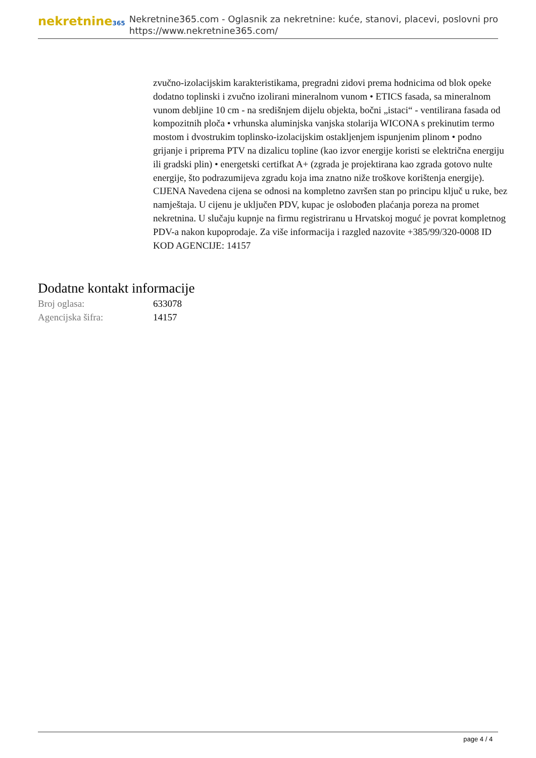nekretnine365
Nekretnine365.com - Oglasnik za nekretnine: kuće, stanovi, placevi, poslovni pro
https://www.nekretnine365.com/
zvučno-izolacijskim karakteristikama, pregradni zidovi prema hodnicima od blok opeke dodatno toplinski i zvučno izolirani mineralnom vunom • ETICS fasada, sa mineralnom vunom debljine 10 cm - na središnjem dijelu objekta, bočni „istaci“ - ventilirana fasada od kompozitnih ploča • vrhunska aluminjska vanjska stolarija WICONA s prekinutim termo mostom i dvostrukim toplinsko-izolacijskim ostakljenjem ispunjenim plinom • podno grijanje i priprema PTV na dizalicu topline (kao izvor energije koristi se električna energiju ili gradski plin) • energetski certifkat A+ (zgrada je projektirana kao zgrada gotovo nulte energije, što podrazumijeva zgradu koja ima znatno niže troškove korištenja energije). CIJENA Navedena cijena se odnosi na kompletno završen stan po principu ključ u ruke, bez namještaja. U cijenu je uključen PDV, kupac je oslobođen plaćanja poreza na promet nekretnina. U slučaju kupnje na firmu registriranu u Hrvatskoj moguć je povrat kompletnog PDV-a nakon kupoprodaje. Za više informacija i razgled nazovite +385/99/320-0008 ID KOD AGENCIJE: 14157
Dodatne kontakt informacije
| Broj oglasa: | 633078 |
| Agencijska šifra: | 14157 |
page 4 / 4